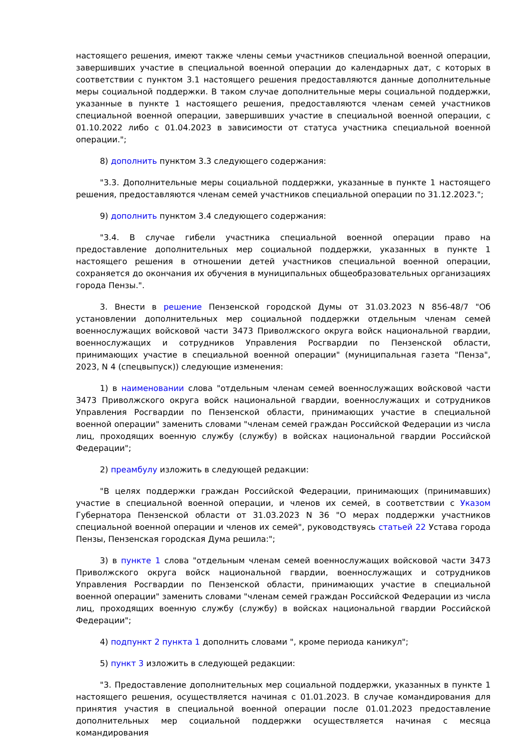настоящего решения, имеют также члены семьи участников специальной военной операции, завершивших участие в специальной военной операции до календарных дат, с которых в соответствии с пунктом 3.1 настоящего решения предоставляются данные дополнительные меры социальной поддержки. В таком случае дополнительные меры социальной поддержки, указанные в пункте 1 настоящего решения, предоставляются членам семей участников специальной военной операции, завершивших участие в специальной военной операции, с 01.10.2022 либо с 01.04.2023 в зависимости от статуса участника специальной военной операции.";
8) дополнить пунктом 3.3 следующего содержания:
"3.3. Дополнительные меры социальной поддержки, указанные в пункте 1 настоящего решения, предоставляются членам семей участников специальной операции по 31.12.2023.";
9) дополнить пунктом 3.4 следующего содержания:
"3.4. В случае гибели участника специальной военной операции право на предоставление дополнительных мер социальной поддержки, указанных в пункте 1 настоящего решения в отношении детей участников специальной военной операции, сохраняется до окончания их обучения в муниципальных общеобразовательных организациях города Пензы.".
3. Внести в решение Пензенской городской Думы от 31.03.2023 N 856-48/7 "Об установлении дополнительных мер социальной поддержки отдельным членам семей военнослужащих войсковой части 3473 Приволжского округа войск национальной гвардии, военнослужащих и сотрудников Управления Росгвардии по Пензенской области, принимающих участие в специальной военной операции" (муниципальная газета "Пенза", 2023, N 4 (спецвыпуск)) следующие изменения:
1) в наименовании слова "отдельным членам семей военнослужащих войсковой части 3473 Приволжского округа войск национальной гвардии, военнослужащих и сотрудников Управления Росгвардии по Пензенской области, принимающих участие в специальной военной операции" заменить словами "членам семей граждан Российской Федерации из числа лиц, проходящих военную службу (службу) в войсках национальной гвардии Российской Федерации";
2) преамбулу изложить в следующей редакции:
"В целях поддержки граждан Российской Федерации, принимающих (принимавших) участие в специальной военной операции, и членов их семей, в соответствии с Указом Губернатора Пензенской области от 31.03.2023 N 36 "О мерах поддержки участников специальной военной операции и членов их семей", руководствуясь статьей 22 Устава города Пензы, Пензенская городская Дума решила:";
3) в пункте 1 слова "отдельным членам семей военнослужащих войсковой части 3473 Приволжского округа войск национальной гвардии, военнослужащих и сотрудников Управления Росгвардии по Пензенской области, принимающих участие в специальной военной операции" заменить словами "членам семей граждан Российской Федерации из числа лиц, проходящих военную службу (службу) в войсках национальной гвардии Российской Федерации";
4) подпункт 2 пункта 1 дополнить словами ", кроме периода каникул";
5) пункт 3 изложить в следующей редакции:
"3. Предоставление дополнительных мер социальной поддержки, указанных в пункте 1 настоящего решения, осуществляется начиная с 01.01.2023. В случае командирования для принятия участия в специальной военной операции после 01.01.2023 предоставление дополнительных мер социальной поддержки осуществляется начиная с месяца командирования